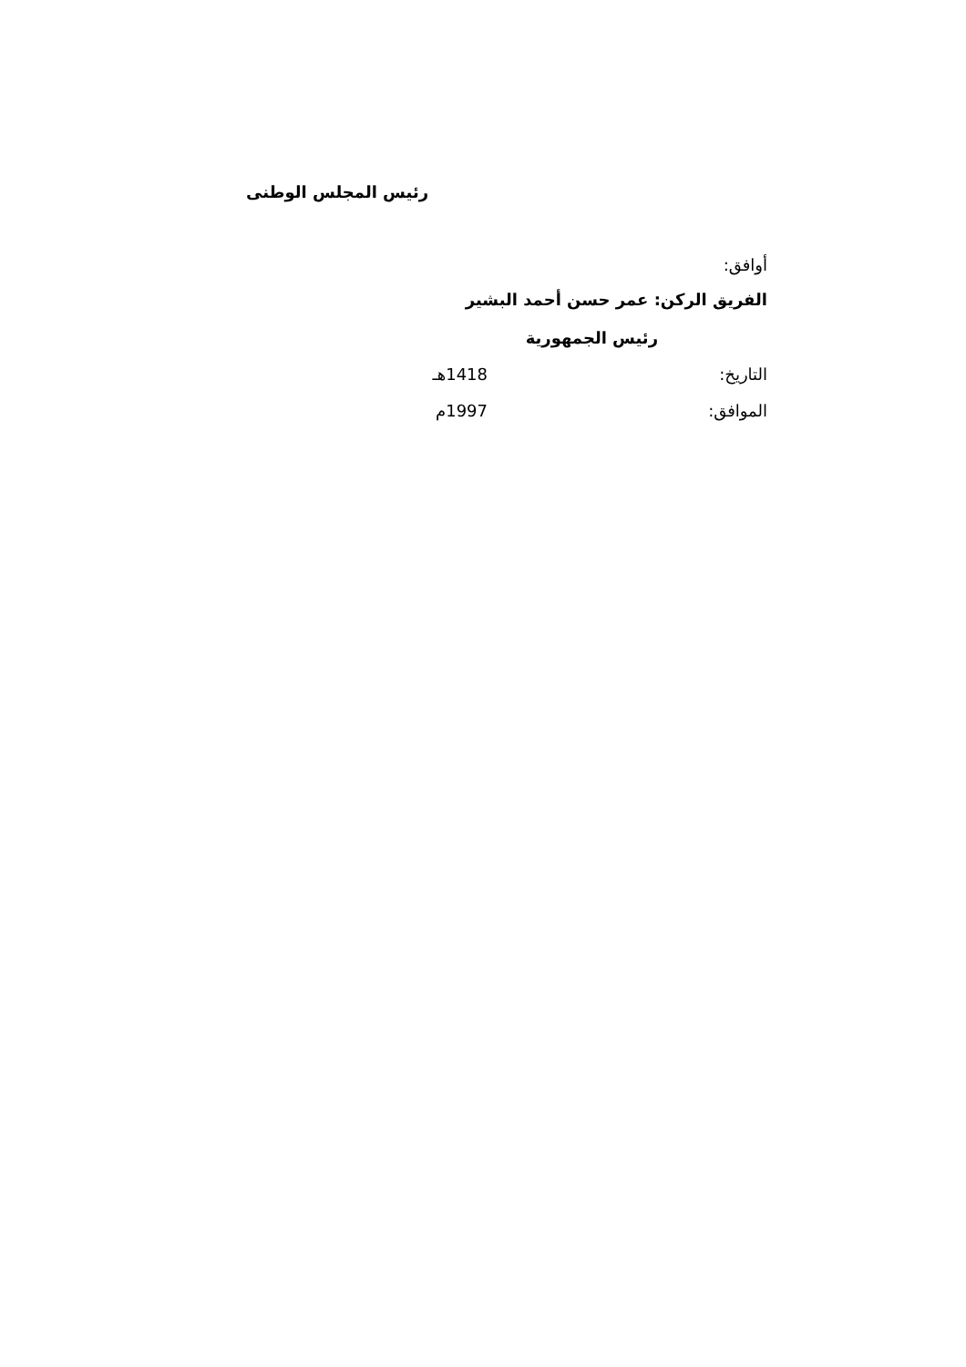رئيس المجلس الوطنى
أوافق:
الفريق الركن: عمر حسن أحمد البشير
رئيس الجمهورية
التاريخ: 1418هـ
الموافق: 1997م